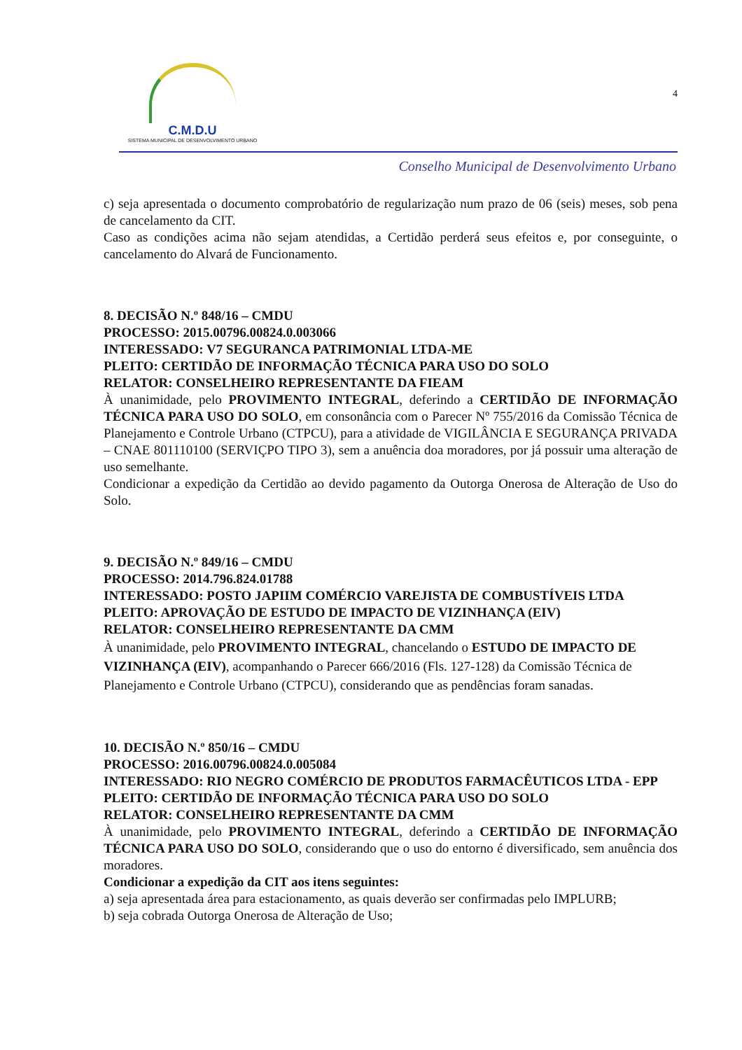C.M.D.U
SISTEMA MUNICIPAL DE DESENVOLVIMENTO URBANO
4
Conselho Municipal de Desenvolvimento Urbano
c) seja apresentada o documento comprobatório de regularização num prazo de 06 (seis) meses, sob pena de cancelamento da CIT.
Caso as condições acima não sejam atendidas, a Certidão perderá seus efeitos e, por conseguinte, o cancelamento do Alvará de Funcionamento.
8. DECISÃO N.º 848/16 – CMDU
PROCESSO: 2015.00796.00824.0.003066
INTERESSADO: V7 SEGURANCA PATRIMONIAL LTDA-ME
PLEITO: CERTIDÃO DE INFORMAÇÃO TÉCNICA PARA USO DO SOLO
RELATOR: CONSELHEIRO REPRESENTANTE DA FIEAM
À unanimidade, pelo PROVIMENTO INTEGRAL, deferindo a CERTIDÃO DE INFORMAÇÃO TÉCNICA PARA USO DO SOLO, em consonância com o Parecer Nº 755/2016 da Comissão Técnica de Planejamento e Controle Urbano (CTPCU), para a atividade de VIGILÂNCIA E SEGURANÇA PRIVADA – CNAE 801110100 (SERVIÇPO TIPO 3), sem a anuência doa moradores, por já possuir uma alteração de uso semelhante.
Condicionar a expedição da Certidão ao devido pagamento da Outorga Onerosa de Alteração de Uso do Solo.
9. DECISÃO N.º 849/16 – CMDU
PROCESSO: 2014.796.824.01788
INTERESSADO: POSTO JAPIIM COMÉRCIO VAREJISTA DE COMBUSTÍVEIS LTDA
PLEITO: APROVAÇÃO DE ESTUDO DE IMPACTO DE VIZINHANÇA (EIV)
RELATOR: CONSELHEIRO REPRESENTANTE DA CMM
À unanimidade, pelo PROVIMENTO INTEGRAL, chancelando o ESTUDO DE IMPACTO DE VIZINHANÇA (EIV), acompanhando o Parecer 666/2016 (Fls. 127-128) da Comissão Técnica de Planejamento e Controle Urbano (CTPCU), considerando que as pendências foram sanadas.
10. DECISÃO N.º 850/16 – CMDU
PROCESSO: 2016.00796.00824.0.005084
INTERESSADO: RIO NEGRO COMÉRCIO DE PRODUTOS FARMACÊUTICOS LTDA - EPP
PLEITO: CERTIDÃO DE INFORMAÇÃO TÉCNICA PARA USO DO SOLO
RELATOR: CONSELHEIRO REPRESENTANTE DA CMM
À unanimidade, pelo PROVIMENTO INTEGRAL, deferindo a CERTIDÃO DE INFORMAÇÃO TÉCNICA PARA USO DO SOLO, considerando que o uso do entorno é diversificado, sem anuência dos moradores.
Condicionar a expedição da CIT aos itens seguintes:
a) seja apresentada área para estacionamento, as quais deverão ser confirmadas pelo IMPLURB;
b) seja cobrada Outorga Onerosa de Alteração de Uso;